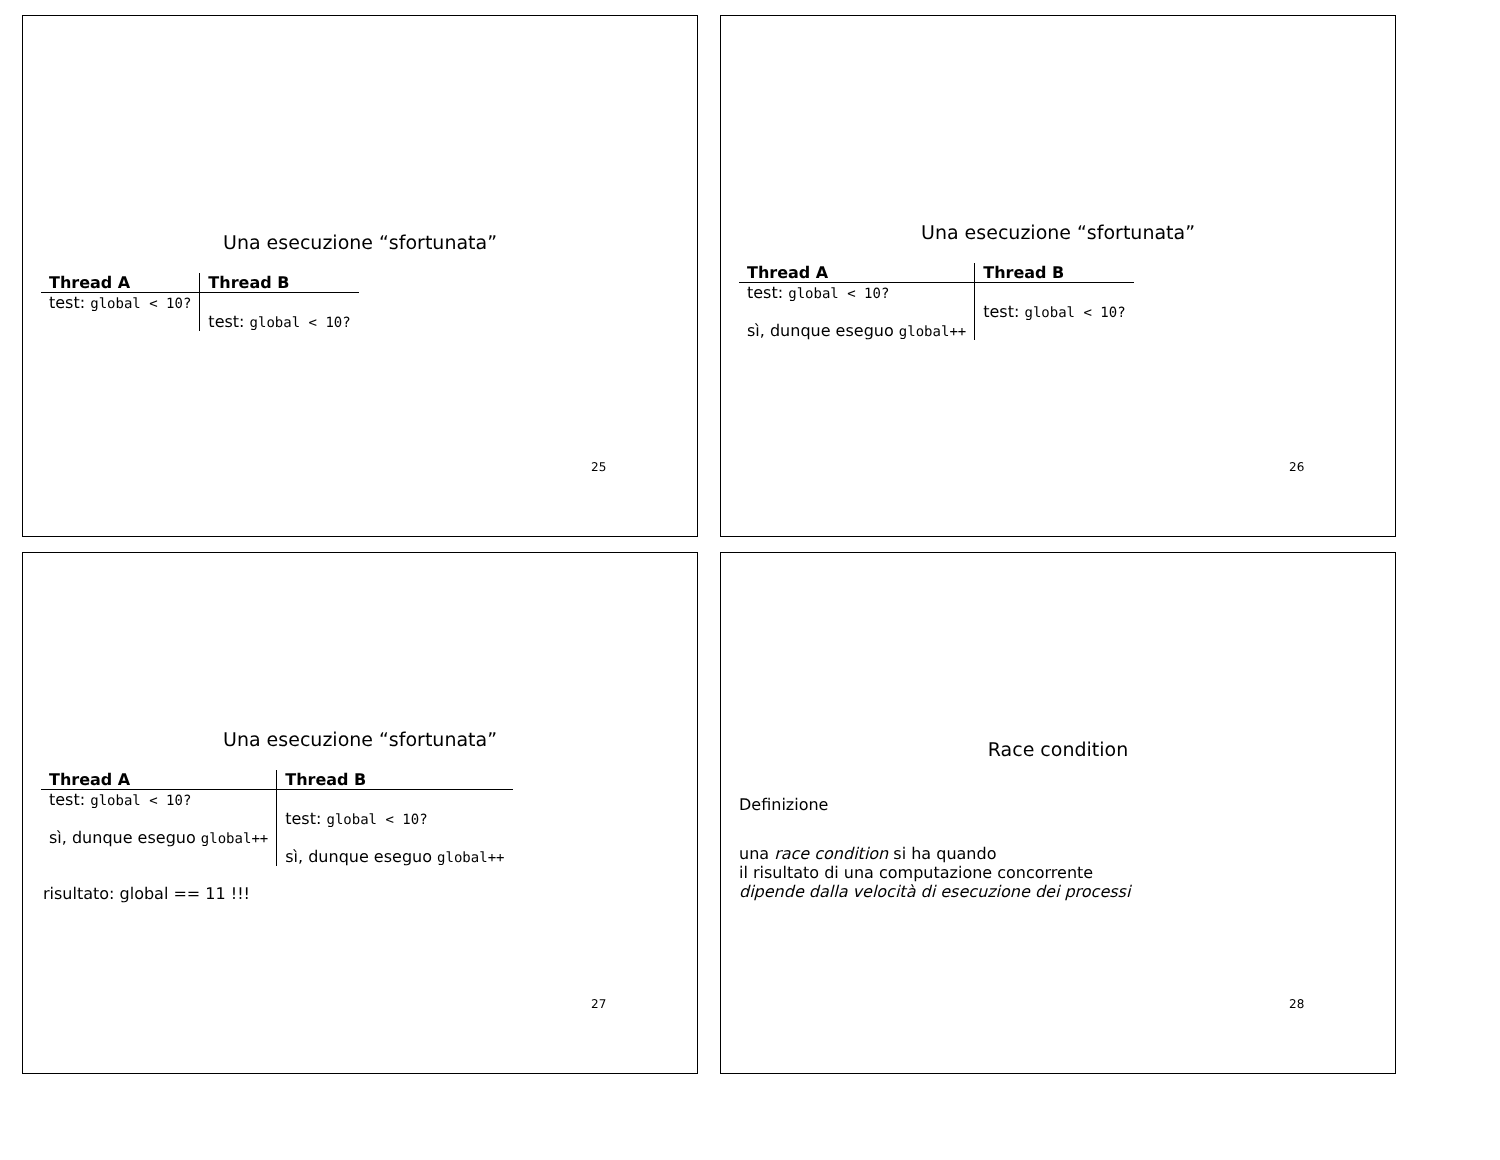Una esecuzione “sfortunata”
| Thread A | Thread B |
| --- | --- |
| test: global < 10? | |
| | test: global < 10? |
25
Una esecuzione “sfortunata”
| Thread A | Thread B |
| --- | --- |
| test: global < 10? | |
| | test: global < 10? |
| sì, dunque eseguo global++ | |
26
Una esecuzione “sfortunata”
| Thread A | Thread B |
| --- | --- |
| test: global < 10? | |
| | test: global < 10? |
| sì, dunque eseguo global++ | |
| | sì, dunque eseguo global++ |
risultato: global == 11 !!!
27
Race condition
Definizione
una race condition si ha quando
il risultato di una computazione concorrente
dipende dalla velocità di esecuzione dei processi
28